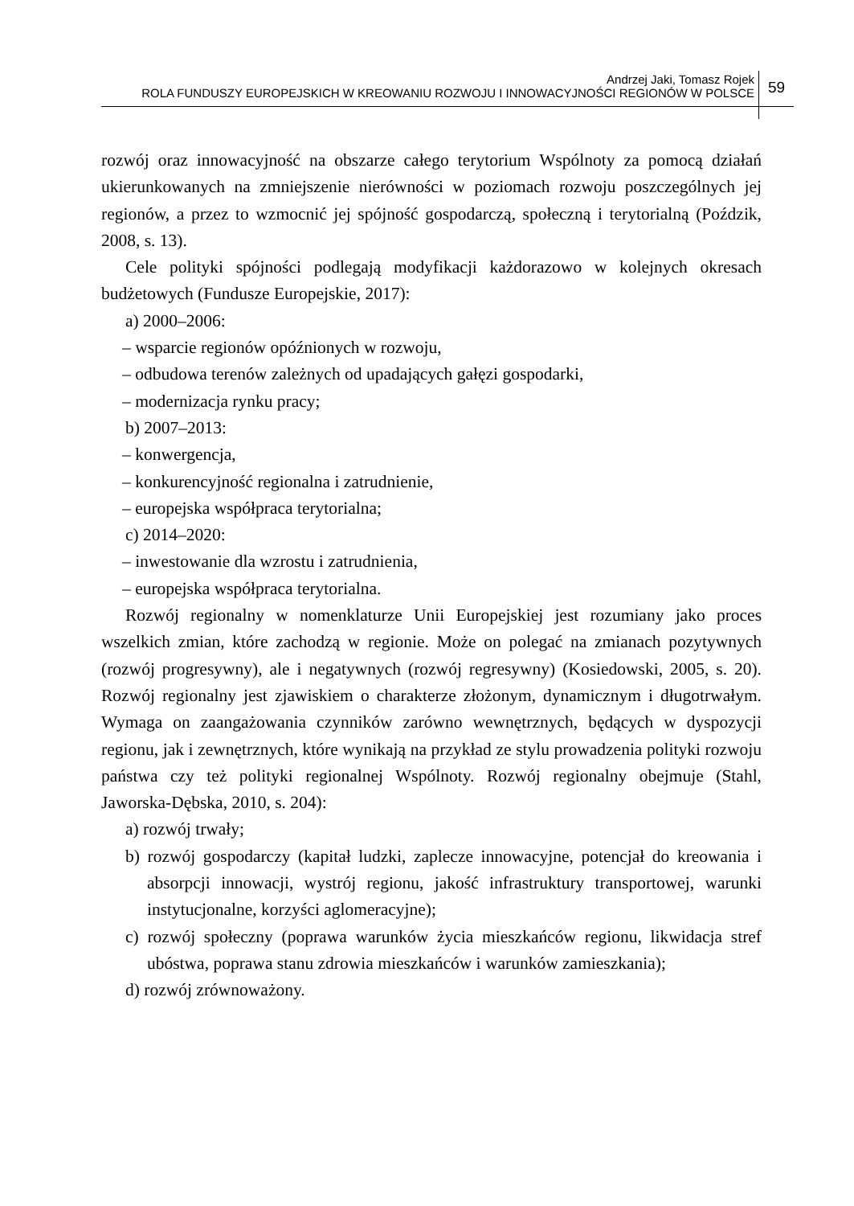Andrzej Jaki, Tomasz Rojek
ROLA FUNDUSZY EUROPEJSKICH W KREOWANIU ROZWOJU I INNOWACYJNOŚCI REGIONÓW W POLSCE
59
rozwój oraz innowacyjność na obszarze całego terytorium Wspólnoty za pomocą działań ukierunkowanych na zmniejszenie nierówności w poziomach rozwoju poszczególnych jej regionów, a przez to wzmocnić jej spójność gospodarczą, społeczną i terytorialną (Poździk, 2008, s. 13).
Cele polityki spójności podlegają modyfikacji każdorazowo w kolejnych okresach budżetowych (Fundusze Europejskie, 2017):
a) 2000–2006:
– wsparcie regionów opóźnionych w rozwoju,
– odbudowa terenów zależnych od upadających gałęzi gospodarki,
– modernizacja rynku pracy;
b) 2007–2013:
– konwergencja,
– konkurencyjność regionalna i zatrudnienie,
– europejska współpraca terytorialna;
c) 2014–2020:
– inwestowanie dla wzrostu i zatrudnienia,
– europejska współpraca terytorialna.
Rozwój regionalny w nomenklaturze Unii Europejskiej jest rozumiany jako proces wszelkich zmian, które zachodzą w regionie. Może on polegać na zmianach pozytywnych (rozwój progresywny), ale i negatywnych (rozwój regresywny) (Kosiedowski, 2005, s. 20). Rozwój regionalny jest zjawiskiem o charakterze złożonym, dynamicznym i długotrwałym. Wymaga on zaangażowania czynników zarówno wewnętrznych, będących w dyspozycji regionu, jak i zewnętrznych, które wynikają na przykład ze stylu prowadzenia polityki rozwoju państwa czy też polityki regionalnej Wspólnoty. Rozwój regionalny obejmuje (Stahl, Jaworska-Dębska, 2010, s. 204):
a) rozwój trwały;
b) rozwój gospodarczy (kapitał ludzki, zaplecze innowacyjne, potencjał do kreowania i absorpcji innowacji, wystrój regionu, jakość infrastruktury transportowej, warunki instytucjonalne, korzyści aglomeracyjne);
c) rozwój społeczny (poprawa warunków życia mieszkańców regionu, likwidacja stref ubóstwa, poprawa stanu zdrowia mieszkańców i warunków zamieszkania);
d) rozwój zrównoważony.